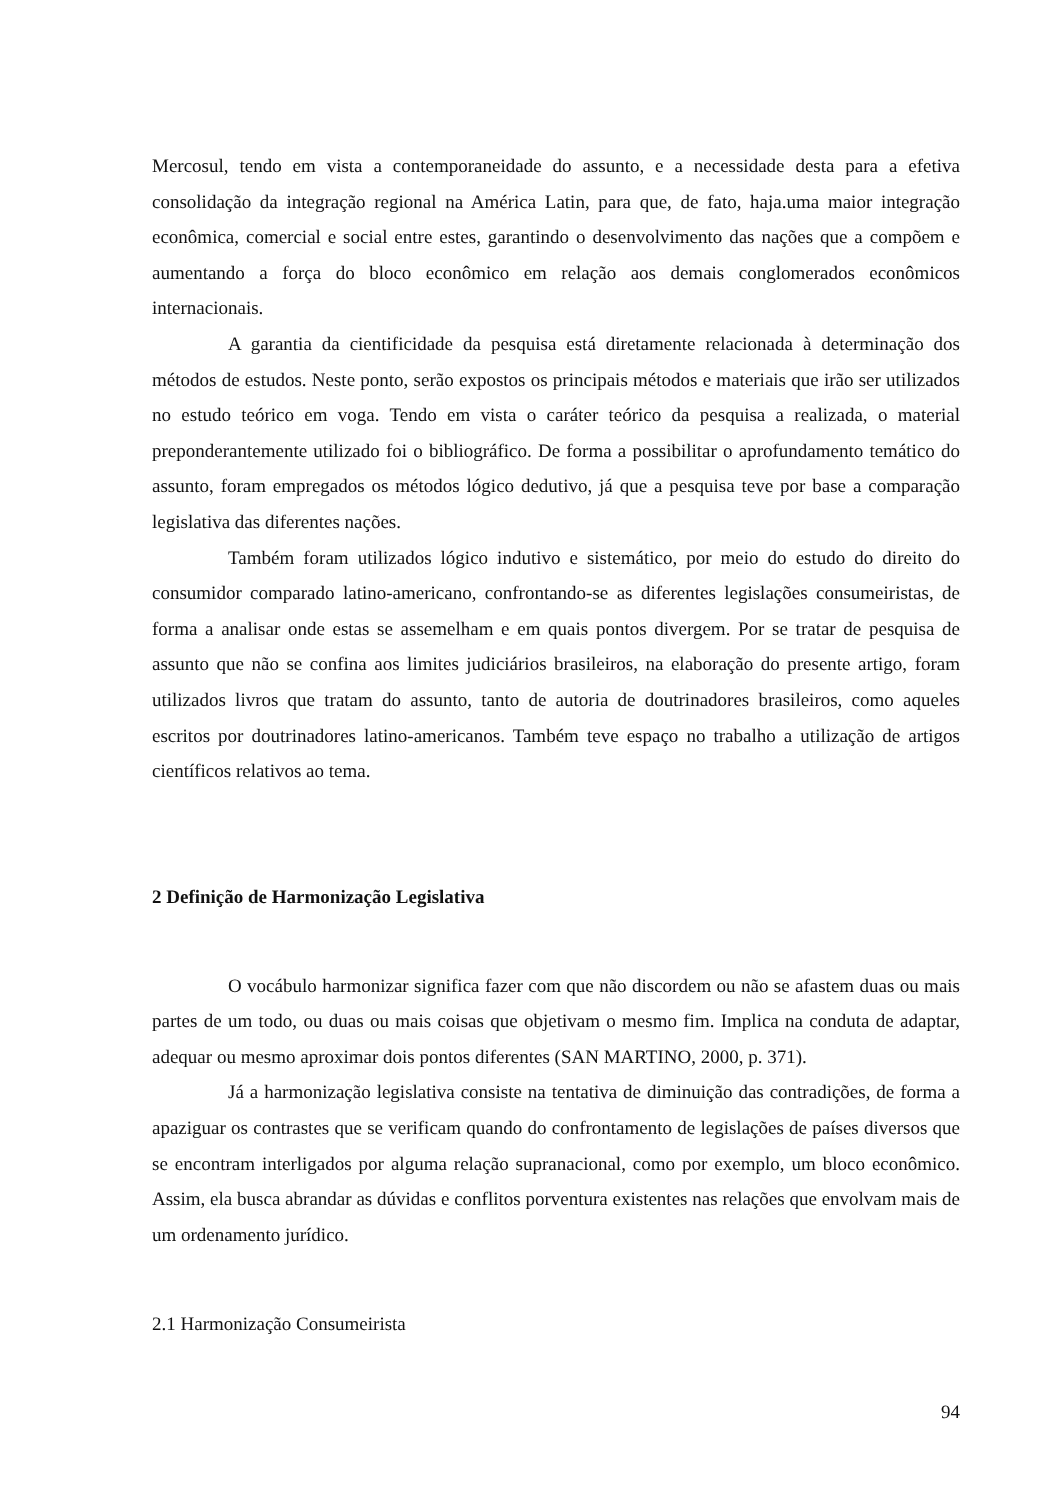Mercosul, tendo em vista a contemporaneidade do assunto, e a necessidade desta para a efetiva consolidação da integração regional na América Latin, para que, de fato, haja.uma maior integração econômica, comercial e social entre estes, garantindo o desenvolvimento das nações que a compõem e aumentando a força do bloco econômico em relação aos demais conglomerados econômicos internacionais.
A garantia da cientificidade da pesquisa está diretamente relacionada à determinação dos métodos de estudos. Neste ponto, serão expostos os principais métodos e materiais que irão ser utilizados no estudo teórico em voga. Tendo em vista o caráter teórico da pesquisa a realizada, o material preponderantemente utilizado foi o bibliográfico. De forma a possibilitar o aprofundamento temático do assunto, foram empregados os métodos lógico dedutivo, já que a pesquisa teve por base a comparação legislativa das diferentes nações.
Também foram utilizados lógico indutivo e sistemático, por meio do estudo do direito do consumidor comparado latino-americano, confrontando-se as diferentes legislações consumeiristas, de forma a analisar onde estas se assemelham e em quais pontos divergem. Por se tratar de pesquisa de assunto que não se confina aos limites judiciários brasileiros, na elaboração do presente artigo, foram utilizados livros que tratam do assunto, tanto de autoria de doutrinadores brasileiros, como aqueles escritos por doutrinadores latino-americanos. Também teve espaço no trabalho a utilização de artigos científicos relativos ao tema.
2 Definição de Harmonização Legislativa
O vocábulo harmonizar significa fazer com que não discordem ou não se afastem duas ou mais partes de um todo, ou duas ou mais coisas que objetivam o mesmo fim. Implica na conduta de adaptar, adequar ou mesmo aproximar dois pontos diferentes (SAN MARTINO, 2000, p. 371).
Já a harmonização legislativa consiste na tentativa de diminuição das contradições, de forma a apaziguar os contrastes que se verificam quando do confrontamento de legislações de países diversos que se encontram interligados por alguma relação supranacional, como por exemplo, um bloco econômico. Assim, ela busca abrandar as dúvidas e conflitos porventura existentes nas relações que envolvam mais de um ordenamento jurídico.
2.1 Harmonização Consumeirista
94